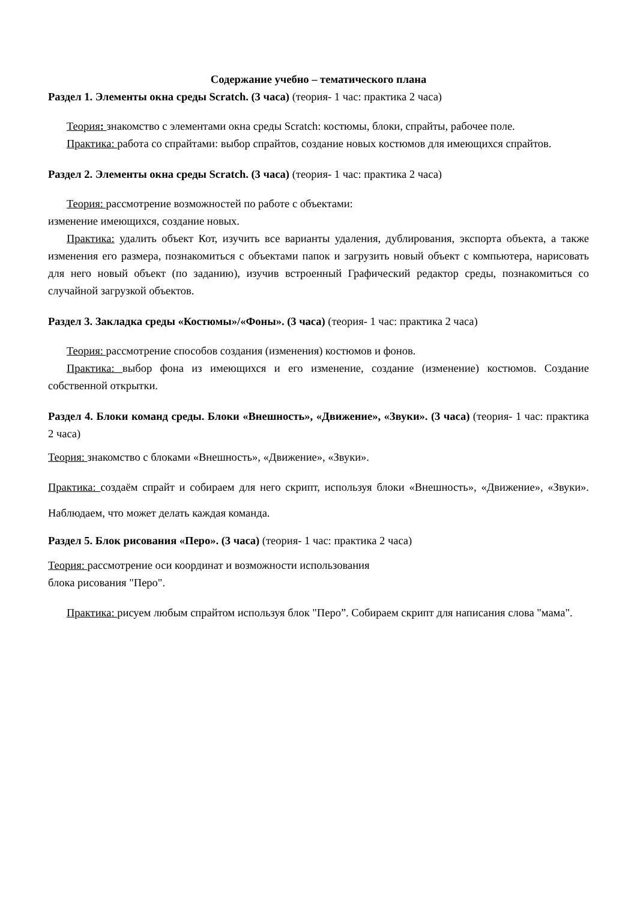Содержание учебно – тематического плана
Раздел 1. Элементы окна среды Scratch. (3 часа) (теория- 1 час: практика 2 часа)
Теория: знакомство с элементами окна среды Scratch: костюмы, блоки, спрайты, рабочее поле.
Практика: работа со спрайтами: выбор спрайтов, создание новых костюмов для имеющихся спрайтов.
Раздел 2. Элементы окна среды Scratch. (3 часа) (теория- 1 час: практика 2 часа)
Теория: рассмотрение возможностей по работе с объектами:
изменение имеющихся, создание новых.
Практика: удалить объект Кот, изучить все варианты удаления, дублирования, экспорта объекта, а также изменения его размера, познакомиться с объектами папок и загрузить новый объект с компьютера, нарисовать для него новый объект (по заданию), изучив встроенный Графический редактор среды, познакомиться со случайной загрузкой объектов.
Раздел 3. Закладка среды «Костюмы»/«Фоны». (3 часа) (теория- 1 час: практика 2 часа)
Теория: рассмотрение способов создания (изменения) костюмов и фонов.
Практика: выбор фона из имеющихся и его изменение, создание (изменение) костюмов. Создание собственной открытки.
Раздел 4. Блоки команд среды. Блоки «Внешность», «Движение», «Звуки». (3 часа) (теория- 1 час: практика 2 часа)
Теория: знакомство с блоками «Внешность», «Движение», «Звуки».
Практика: создаём спрайт и собираем для него скрипт, используя блоки «Внешность», «Движение», «Звуки». Наблюдаем, что может делать каждая команда.
Раздел 5. Блок рисования «Перо». (3 часа) (теория- 1 час: практика 2 часа)
Теория: рассмотрение оси координат и возможности использования
блока рисования "Перо".
Практика: рисуем любым спрайтом используя блок "Перо”. Собираем скрипт для написания слова "мама".